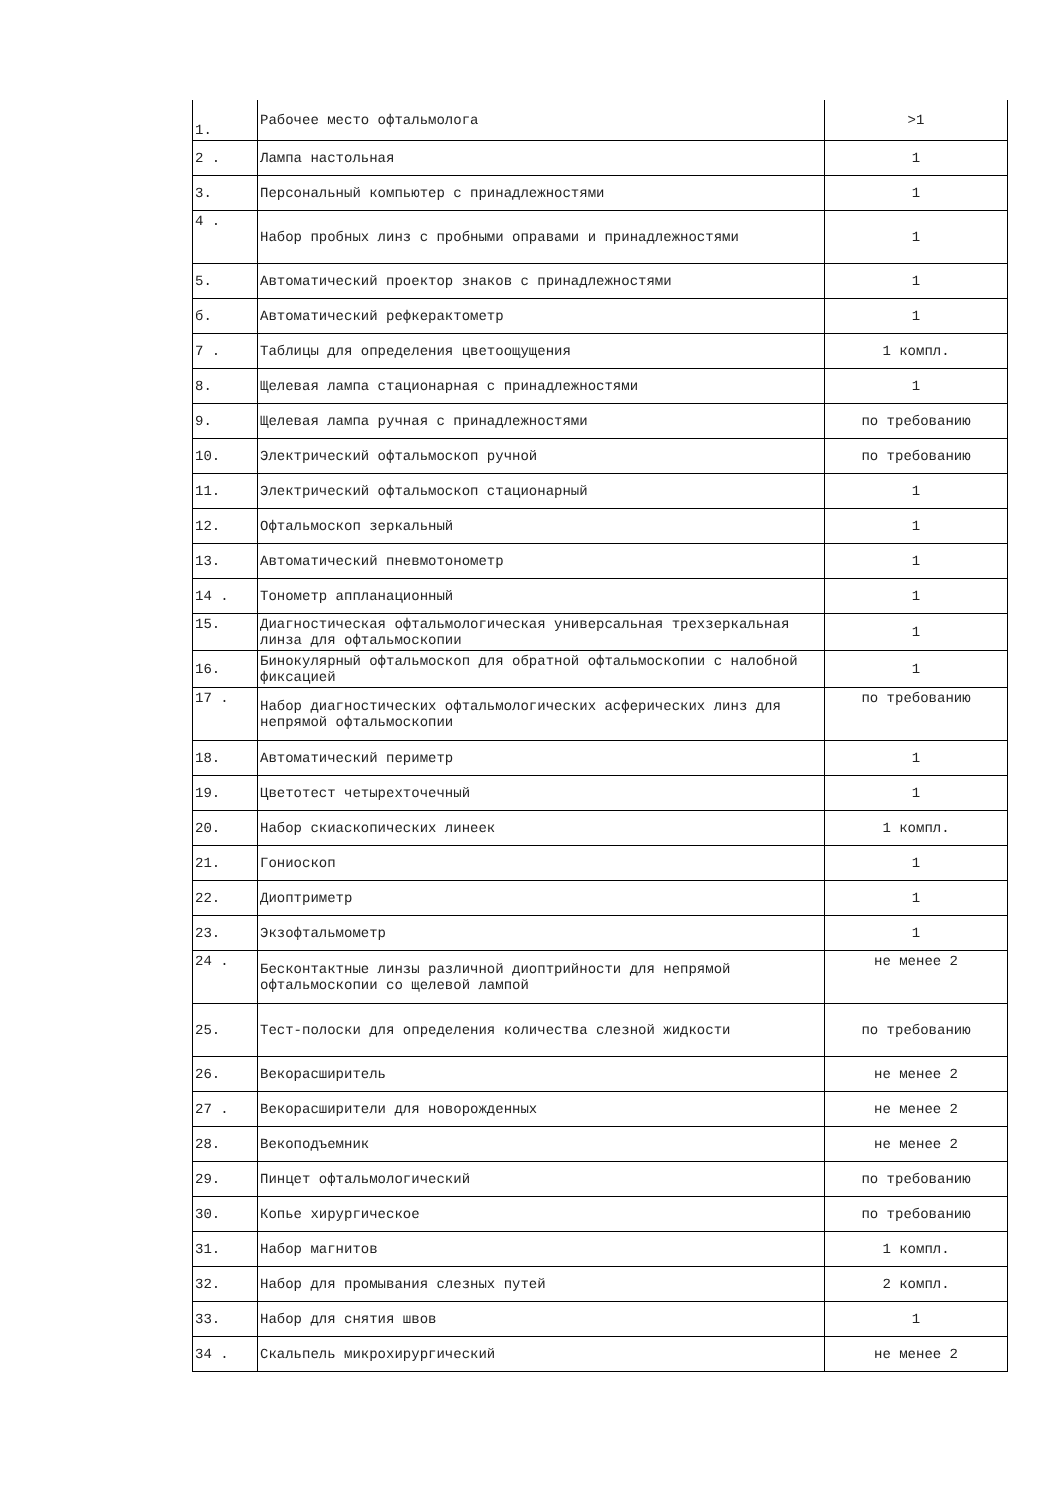| 1. | Рабочее место офтальмолога | >1 |
| 2 . | Лампа настольная | 1 |
| 3. | Персональный компьютер с принадлежностями | 1 |
| 4 . | Набор пробных линз с пробными оправами и принадлежностями | 1 |
| 5. | Автоматический проектор знаков с принадлежностями | 1 |
| б. | Автоматический рефкерактометр | 1 |
| 7 . | Таблицы для определения цветоощущения | 1 компл. |
| 8. | Щелевая лампа стационарная с принадлежностями | 1 |
| 9. | Щелевая лампа ручная с принадлежностями | по требованию |
| 10. | Электрический офтальмоскоп ручной | по требованию |
| 11. | Электрический офтальмоскоп стационарный | 1 |
| 12. | Офтальмоскоп зеркальный | 1 |
| 13. | Автоматический пневмотонометр | 1 |
| 14 . | Тонометр аппланационный | 1 |
| 15. | Диагностическая офтальмологическая универсальная трехзеркальная линза для офтальмоскопии | 1 |
| 16. | Бинокулярный офтальмоскоп для обратной офтальмоскопии с налобной фиксацией | 1 |
| 17 . | Набор диагностических офтальмологических асферических линз для непрямой офтальмоскопии | по требованию |
| 18. | Автоматический периметр | 1 |
| 19. | Цветотест четырехточечный | 1 |
| 20. | Набор скиаскопических линеек | 1 компл. |
| 21. | Гониоскоп | 1 |
| 22. | Диоптриметр | 1 |
| 23. | Экзофтальмометр | 1 |
| 24 . | Бесконтактные линзы различной диоптрийности для непрямой офтальмоскопии со щелевой лампой | не менее 2 |
| 25. | Тест-полоски для определения количества слезной жидкости | по требованию |
| 26. | Векорасширитель | не менее 2 |
| 27 . | Векорасширители для новорожденных | не менее 2 |
| 28. | Векоподъемник | не менее 2 |
| 29. | Пинцет офтальмологический | по требованию |
| 30. | Копье хирургическое | по требованию |
| 31. | Набор магнитов | 1 компл. |
| 32. | Набор для промывания слезных путей | 2 компл. |
| 33. | Набор для снятия швов | 1 |
| 34 . | Скальпель микрохирургический | не менее 2 |